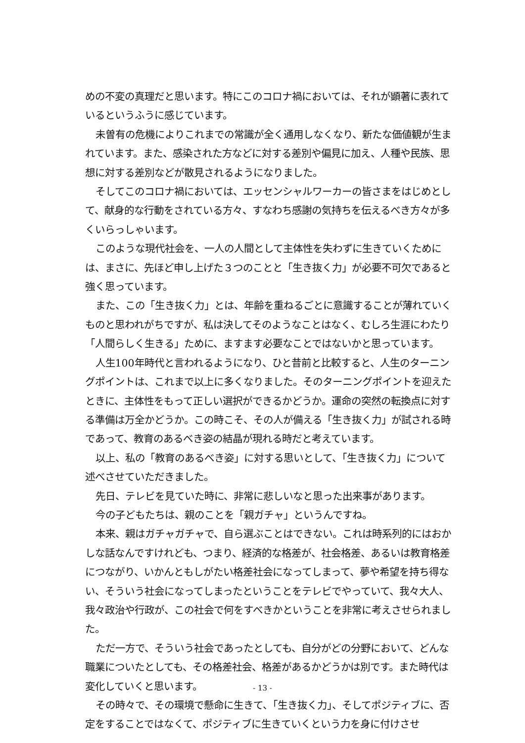めの不変の真理だと思います。特にこのコロナ禍においては、それが顕著に表れているというふうに感じています。
未曽有の危機によりこれまでの常識が全く通用しなくなり、新たな価値観が生まれています。また、感染された方などに対する差別や偏見に加え、人種や民族、思想に対する差別などが散見されるようになりました。
そしてこのコロナ禍においては、エッセンシャルワーカーの皆さまをはじめとして、献身的な行動をされている方々、すなわち感謝の気持ちを伝えるべき方々が多くいらっしゃいます。
このような現代社会を、一人の人間として主体性を失わずに生きていくためには、まさに、先ほど申し上げた３つのことと「生き抜く力」が必要不可欠であると強く思っています。
また、この「生き抜く力」とは、年齢を重ねるごとに意識することが薄れていくものと思われがちですが、私は決してそのようなことはなく、むしろ生涯にわたり「人間らしく生きる」ために、ますます必要なことではないかと思っています。
人生100年時代と言われるようになり、ひと昔前と比較すると、人生のターニングポイントは、これまで以上に多くなりました。そのターニングポイントを迎えたときに、主体性をもって正しい選択ができるかどうか。運命の突然の転換点に対する準備は万全かどうか。この時こそ、その人が備える「生き抜く力」が試される時であって、教育のあるべき姿の結晶が現れる時だと考えています。
以上、私の「教育のあるべき姿」に対する思いとして、「生き抜く力」について述べさせていただきました。
先日、テレビを見ていた時に、非常に悲しいなと思った出来事があります。
今の子どもたちは、親のことを「親ガチャ」というんですね。
本来、親はガチャガチャで、自ら選ぶことはできない。これは時系列的にはおかしな話なんですけれども、つまり、経済的な格差が、社会格差、あるいは教育格差につながり、いかんともしがたい格差社会になってしまって、夢や希望を持ち得ない、そういう社会になってしまったということをテレビでやっていて、我々大人、我々政治や行政が、この社会で何をすべきかということを非常に考えさせられました。
ただ一方で、そういう社会であったとしても、自分がどの分野において、どんな職業についたとしても、その格差社会、格差があるかどうかは別です。また時代は変化していくと思います。
その時々で、その環境で懸命に生きて、「生き抜く力」、そしてポジティブに、否定をすることではなくて、ポジティブに生きていくという力を身に付けさせ
- 13 -